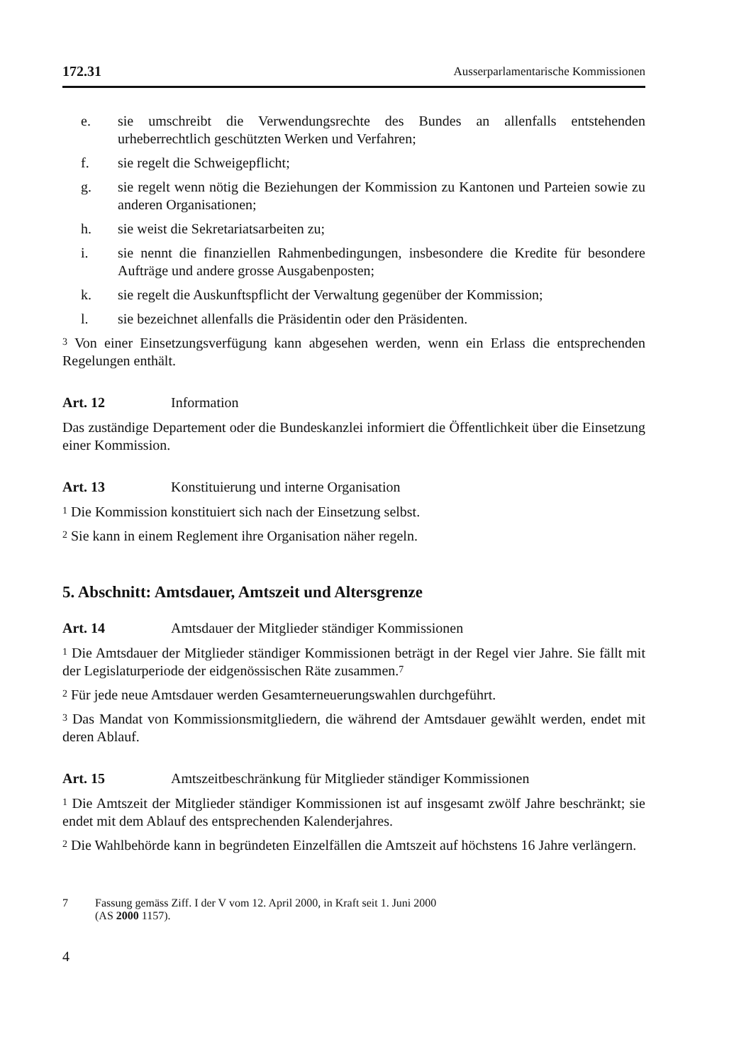172.31 Ausserparlamentarische Kommissionen
e. sie umschreibt die Verwendungsrechte des Bundes an allenfalls entstehenden urheberrechtlich geschützten Werken und Verfahren;
f. sie regelt die Schweigepflicht;
g. sie regelt wenn nötig die Beziehungen der Kommission zu Kantonen und Parteien sowie zu anderen Organisationen;
h. sie weist die Sekretariatsarbeiten zu;
i. sie nennt die finanziellen Rahmenbedingungen, insbesondere die Kredite für besondere Aufträge und andere grosse Ausgabenposten;
k. sie regelt die Auskunftspflicht der Verwaltung gegenüber der Kommission;
l. sie bezeichnet allenfalls die Präsidentin oder den Präsidenten.
<sup>3</sup> Von einer Einsetzungsverfügung kann abgesehen werden, wenn ein Erlass die entsprechenden Regelungen enthält.
Art. 12 Information
Das zuständige Departement oder die Bundeskanzlei informiert die Öffentlichkeit über die Einsetzung einer Kommission.
Art. 13 Konstituierung und interne Organisation
<sup>1</sup> Die Kommission konstituiert sich nach der Einsetzung selbst.
<sup>2</sup> Sie kann in einem Reglement ihre Organisation näher regeln.
5. Abschnitt: Amtsdauer, Amtszeit und Altersgrenze
Art. 14 Amtsdauer der Mitglieder ständiger Kommissionen
<sup>1</sup> Die Amtsdauer der Mitglieder ständiger Kommissionen beträgt in der Regel vier Jahre. Sie fällt mit der Legislaturperiode der eidgenössischen Räte zusammen.<sup>7</sup>
<sup>2</sup> Für jede neue Amtsdauer werden Gesamterneuerungswahlen durchgeführt.
<sup>3</sup> Das Mandat von Kommissionsmitgliedern, die während der Amtsdauer gewählt werden, endet mit deren Ablauf.
Art. 15 Amtszeitbeschränkung für Mitglieder ständiger Kommissionen
<sup>1</sup> Die Amtszeit der Mitglieder ständiger Kommissionen ist auf insgesamt zwölf Jahre beschränkt; sie endet mit dem Ablauf des entsprechenden Kalenderjahres.
<sup>2</sup> Die Wahlbehörde kann in begründeten Einzelfällen die Amtszeit auf höchstens 16 Jahre verlängern.
7 Fassung gemäss Ziff. I der V vom 12. April 2000, in Kraft seit 1. Juni 2000
(AS 2000 1157).
4